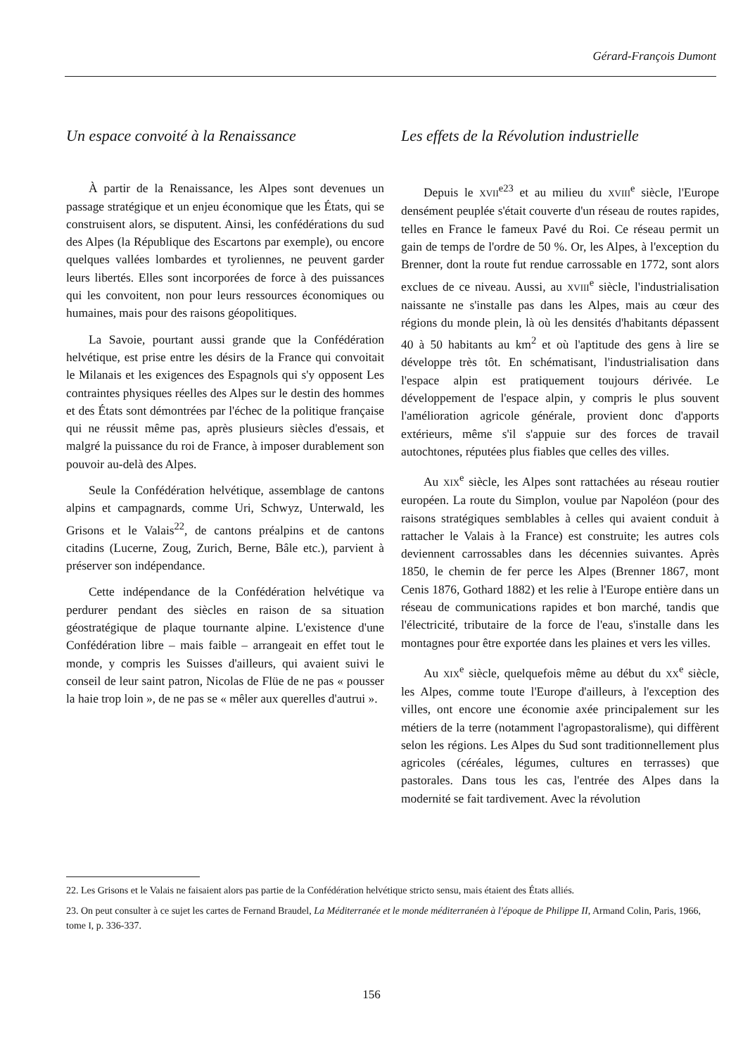Gérard-François Dumont
Un espace convoité à la Renaissance
À partir de la Renaissance, les Alpes sont devenues un passage stratégique et un enjeu économique que les États, qui se construisent alors, se disputent. Ainsi, les confédérations du sud des Alpes (la République des Escartons par exemple), ou encore quelques vallées lombardes et tyroliennes, ne peuvent garder leurs libertés. Elles sont incorporées de force à des puissances qui les convoitent, non pour leurs ressources économiques ou humaines, mais pour des raisons géopolitiques.
La Savoie, pourtant aussi grande que la Confédération helvétique, est prise entre les désirs de la France qui convoitait le Milanais et les exigences des Espagnols qui s'y opposent Les contraintes physiques réelles des Alpes sur le destin des hommes et des États sont démontrées par l'échec de la politique française qui ne réussit même pas, après plusieurs siècles d'essais, et malgré la puissance du roi de France, à imposer durablement son pouvoir au-delà des Alpes.
Seule la Confédération helvétique, assemblage de cantons alpins et campagnards, comme Uri, Schwyz, Unterwald, les Grisons et le Valais<sup>22</sup>, de cantons préalpins et de cantons citadins (Lucerne, Zoug, Zurich, Berne, Bâle etc.), parvient à préserver son indépendance.
Cette indépendance de la Confédération helvétique va perdurer pendant des siècles en raison de sa situation géostratégique de plaque tournante alpine. L'existence d'une Confédération libre – mais faible – arrangeait en effet tout le monde, y compris les Suisses d'ailleurs, qui avaient suivi le conseil de leur saint patron, Nicolas de Flüe de ne pas « pousser la haie trop loin », de ne pas se « mêler aux querelles d'autrui ».
Les effets de la Révolution industrielle
Depuis le XVII<sup>e23</sup> et au milieu du XVIII<sup>e</sup> siècle, l'Europe densément peuplée s'était couverte d'un réseau de routes rapides, telles en France le fameux Pavé du Roi. Ce réseau permit un gain de temps de l'ordre de 50 %. Or, les Alpes, à l'exception du Brenner, dont la route fut rendue carrossable en 1772, sont alors exclues de ce niveau. Aussi, au XVIII<sup>e</sup> siècle, l'industrialisation naissante ne s'installe pas dans les Alpes, mais au cœur des régions du monde plein, là où les densités d'habitants dépassent 40 à 50 habitants au km<sup>2</sup> et où l'aptitude des gens à lire se développe très tôt. En schématisant, l'industrialisation dans l'espace alpin est pratiquement toujours dérivée. Le développement de l'espace alpin, y compris le plus souvent l'amélioration agricole générale, provient donc d'apports extérieurs, même s'il s'appuie sur des forces de travail autochtones, réputées plus fiables que celles des villes.
Au XIX<sup>e</sup> siècle, les Alpes sont rattachées au réseau routier européen. La route du Simplon, voulue par Napoléon (pour des raisons stratégiques semblables à celles qui avaient conduit à rattacher le Valais à la France) est construite; les autres cols deviennent carrossables dans les décennies suivantes. Après 1850, le chemin de fer perce les Alpes (Brenner 1867, mont Cenis 1876, Gothard 1882) et les relie à l'Europe entière dans un réseau de communications rapides et bon marché, tandis que l'électricité, tributaire de la force de l'eau, s'installe dans les montagnes pour être exportée dans les plaines et vers les villes.
Au XIX<sup>e</sup> siècle, quelquefois même au début du XX<sup>e</sup> siècle, les Alpes, comme toute l'Europe d'ailleurs, à l'exception des villes, ont encore une économie axée principalement sur les métiers de la terre (notamment l'agropastoralisme), qui diffèrent selon les régions. Les Alpes du Sud sont traditionnellement plus agricoles (céréales, légumes, cultures en terrasses) que pastorales. Dans tous les cas, l'entrée des Alpes dans la modernité se fait tardivement. Avec la révolution
22. Les Grisons et le Valais ne faisaient alors pas partie de la Confédération helvétique stricto sensu, mais étaient des États alliés.
23. On peut consulter à ce sujet les cartes de Fernand Braudel, La Méditerranée et le monde méditerranéen à l'époque de Philippe II, Armand Colin, Paris, 1966, tome I, p. 336-337.
156